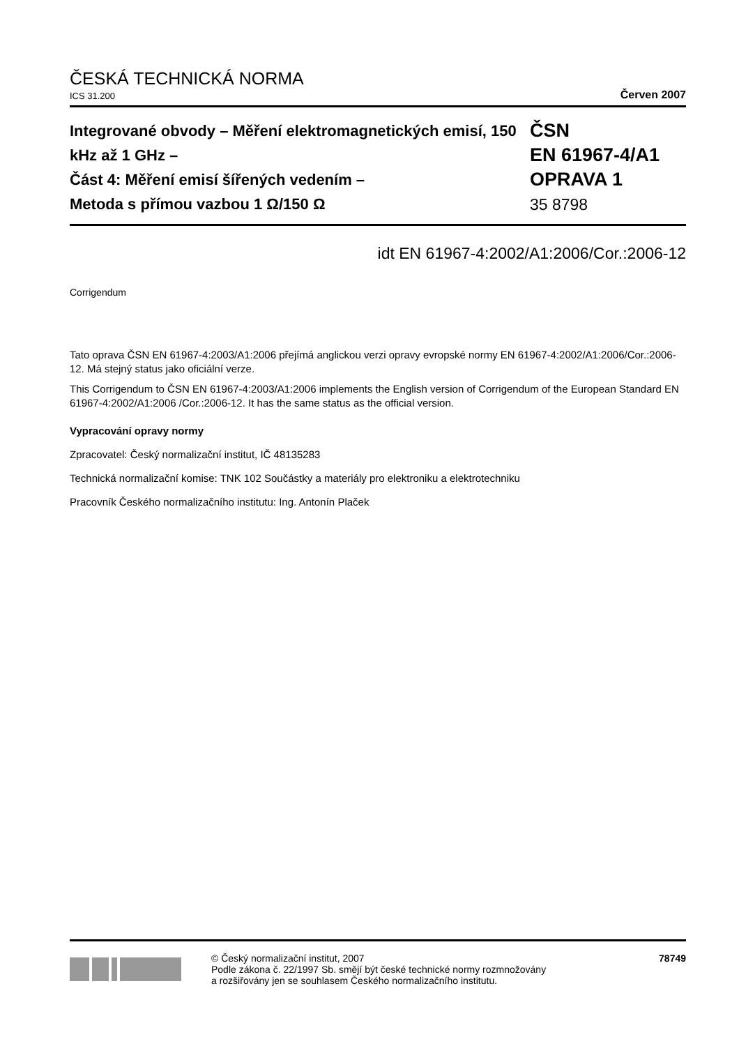ČESKÁ TECHNICKÁ NORMA
ICS 31.200 Červen 2007
Integrované obvody – Měření elektromagnetických emisí, 150 kHz až 1 GHz –
Část 4: Měření emisí šířených vedením –
Metoda s přímou vazbou 1 Ω/150 Ω
ČSN
EN 61967-4/A1
OPRAVA 1
35 8798
idt EN 61967-4:2002/A1:2006/Cor.:2006-12
Corrigendum
Tato oprava ČSN EN 61967-4:2003/A1:2006 přejímá anglickou verzi opravy evropské normy EN 61967-4:2002/A1:2006/Cor.:2006-12. Má stejný status jako oficiální verze.
This Corrigendum to ČSN EN 61967-4:2003/A1:2006 implements the English version of Corrigendum of the European Standard EN 61967-4:2002/A1:2006 /Cor.:2006-12. It has the same status as the official version.
Vypracování opravy normy
Zpracovatel: Český normalizační institut, IČ 48135283
Technická normalizační komise: TNK 102 Součástky a materiály pro elektroniku a elektrotechniku
Pracovník Českého normalizačního institutu: Ing. Antonín Plaček
© Český normalizační institut, 2007
Podle zákona č. 22/1997 Sb. smějí být české technické normy rozmnožovány
a rozšiřovány jen se souhlasem Českého normalizačního institutu.
78749